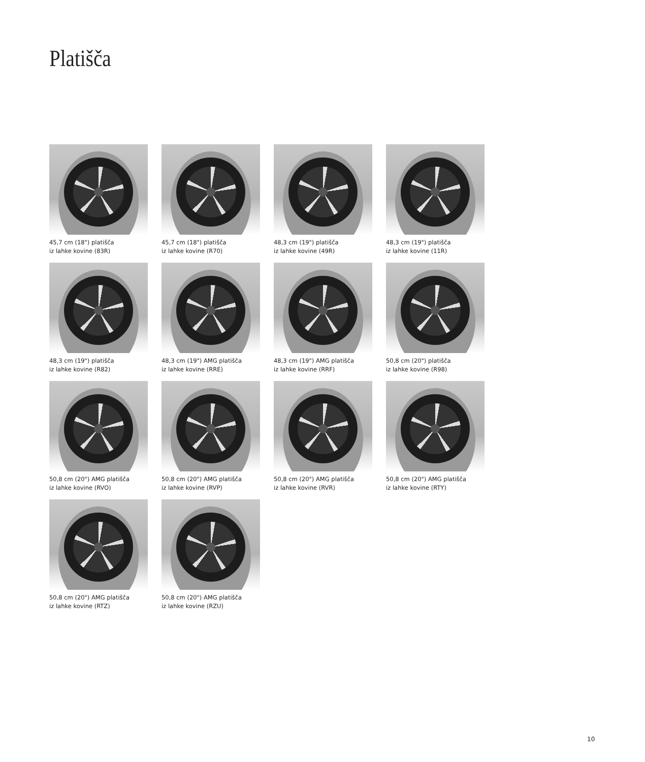Platišča
45,7 cm (18") platišča
iz lahke kovine (83R)
45,7 cm (18") platišča
iz lahke kovine (R70)
48,3 cm (19") platišča
iz lahke kovine (49R)
48,3 cm (19") platišča
iz lahke kovine (11R)
48,3 cm (19") platišča
iz lahke kovine (R82)
48,3 cm (19") AMG platišča
iz lahke kovine (RRE)
48,3 cm (19") AMG platišča
iz lahke kovine (RRF)
50,8 cm (20") platišča
iz lahke kovine (R98)
50,8 cm (20") AMG platišča
iz lahke kovine (RVO)
50,8 cm (20") AMG platišča
iz lahke kovine (RVP)
50,8 cm (20") AMG platišča
iz lahke kovine (RVR)
50,8 cm (20") AMG platišča
iz lahke kovine (RTY)
50,8 cm (20") AMG platišča
iz lahke kovine (RTZ)
50,8 cm (20") AMG platišča
iz lahke kovine (RZU)
10